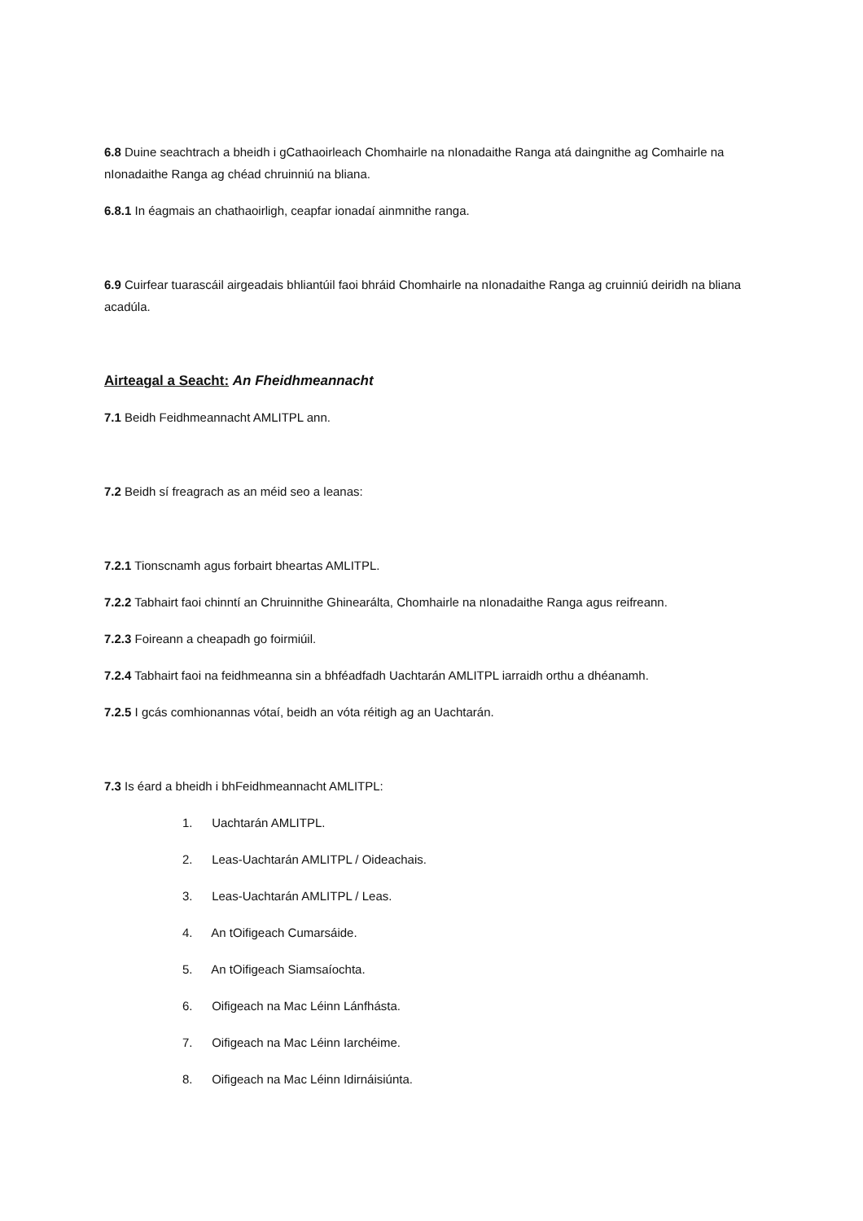6.8 Duine seachtrach a bheidh i gCathaoirleach Chomhairle na nIonadaithe Ranga atá daingnithe ag Comhairle na nIonadaithe Ranga ag chéad chruinniú na bliana.
6.8.1 In éagmais an chathaoirligh, ceapfar ionadaí ainmnithe ranga.
6.9 Cuirfear tuarascáil airgeadais bhliantúil faoi bhráid Chomhairle na nIonadaithe Ranga ag cruinniú deiridh na bliana acadúla.
Airteagal a Seacht: An Fheidhmeannacht
7.1 Beidh Feidhmeannacht AMLITPL ann.
7.2 Beidh sí freagrach as an méid seo a leanas:
7.2.1 Tionscnamh agus forbairt bheartas AMLITPL.
7.2.2 Tabhairt faoi chinntí an Chruinnithe Ghinearálta, Chomhairle na nIonadaithe Ranga agus reifreann.
7.2.3 Foireann a cheapadh go foirmiúil.
7.2.4 Tabhairt faoi na feidhmeanna sin a bhféadfadh Uachtarán AMLITPL iarraidh orthu a dhéanamh.
7.2.5 I gcás comhionannas vótaí, beidh an vóta réitigh ag an Uachtarán.
7.3 Is éard a bheidh i bhFeidhmeannacht AMLITPL:
1. Uachtarán AMLITPL.
2. Leas-Uachtarán AMLITPL / Oideachais.
3. Leas-Uachtarán AMLITPL / Leas.
4. An tOifigeach Cumarsáide.
5. An tOifigeach Siamsaíochta.
6. Oifigeach na Mac Léinn Lánfhásta.
7. Oifigeach na Mac Léinn Iarchéime.
8. Oifigeach na Mac Léinn Idirnáisiúnta.